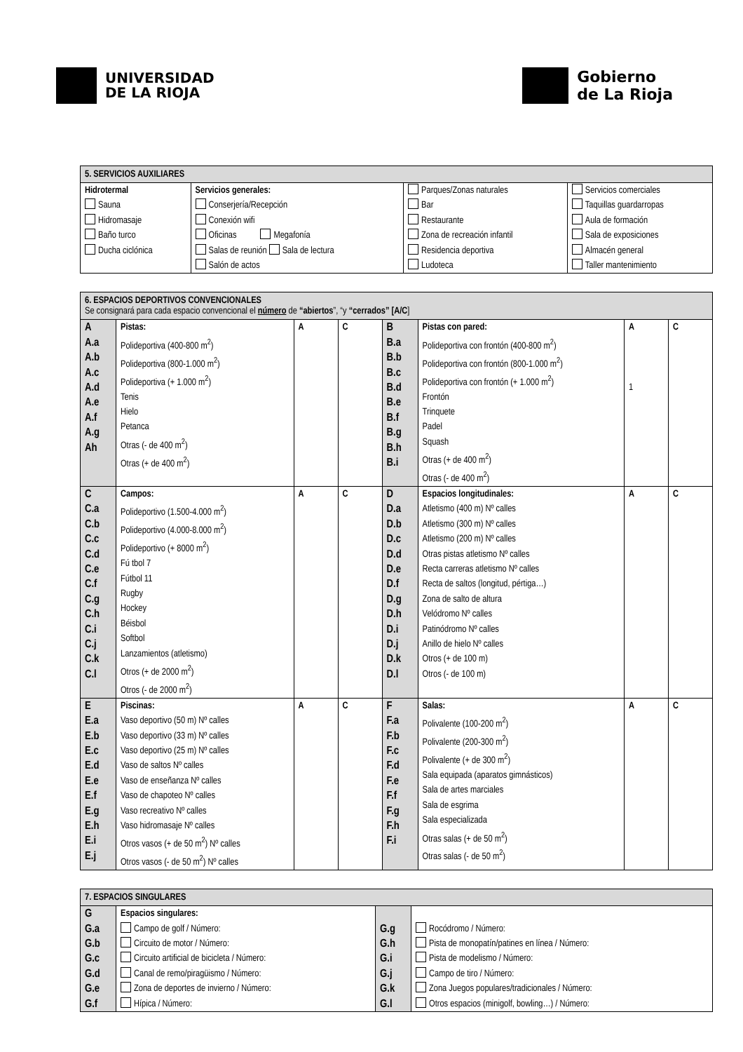UNIVERSIDAD
DE LA RIOJA
Gobierno
de La Rioja
| 5. SERVICIOS AUXILIARES | | | |
| Hidrotermal Sauna Hidromasaje Baño turco Ducha ciclónica | Servicios generales: Conserjería/Recepción Conexión wifi Oficinas Megafonía Salas de reunión Sala de lectura Salón de actos | Parques/Zonas naturales Bar Restaurante Zona de recreación infantil Residencia deportiva Ludoteca | Servicios comerciales Taquillas guardarropas Aula de formación Sala de exposiciones Almacén general Taller mantenimiento |
| 6. ESPACIOS DEPORTIVOS CONVENCIONALES Se consignará para cada espacio convencional el número de “abiertos ”, “y “cerrados” [A/C ] | | | | | | | |
| A A.a A.b A.c A.d A.e A.f A.g Ah | Pistas: Polideportiva (400-800 m<sup>2</sup>) Polideportiva (800-1.000 m<sup>2</sup>) Polideportiva (+ 1.000 m<sup>2</sup>) Tenis Hielo Petanca Otras (- de 400 m<sup>2</sup>) Otras (+ de 400 m<sup>2</sup>) | A | C | B B.a B.b B.c B.d B.e B.f B.g B.h B.i | Pistas con pared: Polideportiva con frontón (400-800 m<sup>2</sup>) Polideportiva con frontón (800-1.000 m<sup>2</sup>) Polideportiva con frontón (+ 1.000 m<sup>2</sup>) Frontón Trinquete Padel Squash Otras (+ de 400 m<sup>2</sup>) Otras (- de 400 m<sup>2</sup>) | A 1 | C |
| C C.a C.b C.c C.d C.e C.f C.g C.h C.i C.j C.k C.l | Campos: Polideportivo (1.500-4.000 m<sup>2</sup>) Polideportivo (4.000-8.000 m<sup>2</sup>) Polideportivo (+ 8000 m<sup>2</sup>) Fú tbol 7 Fútbol 11 Rugby Hockey Béisbol Softbol Lanzamientos (atletismo) Otros (+ de 2000 m<sup>2</sup>) Otros (- de 2000 m<sup>2</sup>) | A | C | D D.a D.b D.c D.d D.e D.f D.g D.h D.i D.j D.k D.l | Espacios longitudinales: Atletismo (400 m) Nº calles Atletismo (300 m) Nº calles Atletismo (200 m) Nº calles Otras pistas atletismo Nº calles Recta carreras atletismo Nº calles Recta de saltos (longitud, pértiga…) Zona de salto de altura Velódromo Nº calles Patinódromo Nº calles Anillo de hielo Nº calles Otros (+ de 100 m) Otros (- de 100 m) | A | C |
| E E.a E.b E.c E.d E.e E.f E.g E.h E.i E.j | Piscinas: Vaso deportivo (50 m) Nº calles Vaso deportivo (33 m) Nº calles Vaso deportivo (25 m) Nº calles Vaso de saltos Nº calles Vaso de enseñanza Nº calles Vaso de chapoteo Nº calles Vaso recreativo Nº calles Vaso hidromasaje Nº calles Otros vasos (+ de 50 m<sup>2</sup>) Nº calles Otros vasos (- de 50 m<sup>2</sup>) Nº calles | A | C | F F.a F.b F.c F.d F.e F.f F.g F.h F.i | Salas: Polivalente (100-200 m<sup>2</sup>) Polivalente (200-300 m<sup>2</sup>) Polivalente (+ de 300 m<sup>2</sup>) Sala equipada (aparatos gimnásticos) Sala de artes marciales Sala de esgrima Sala especializada Otras salas (+ de 50 m<sup>2</sup>) Otras salas (- de 50 m<sup>2</sup>) | A | C |
| 7. ESPACIOS SINGULARES | | | |
| G G.a G.b G.c G.d G.e G.f | Espacios singulares: Campo de golf / Número: Circuito de motor / Número: Circuito artificial de bicicleta / Número: Canal de remo/piragüismo / Número: Zona de deportes de invierno / Número: Hípica / Número: | G.g G.h G.i G.j G.k G.l | Rocódromo / Número: Pista de monopatín/patines en línea / Número: Pista de modelismo / Número: Campo de tiro / Número: Zona Juegos populares/tradicionales / Número: Otros espacios (minigolf, bowling…) / Número: |